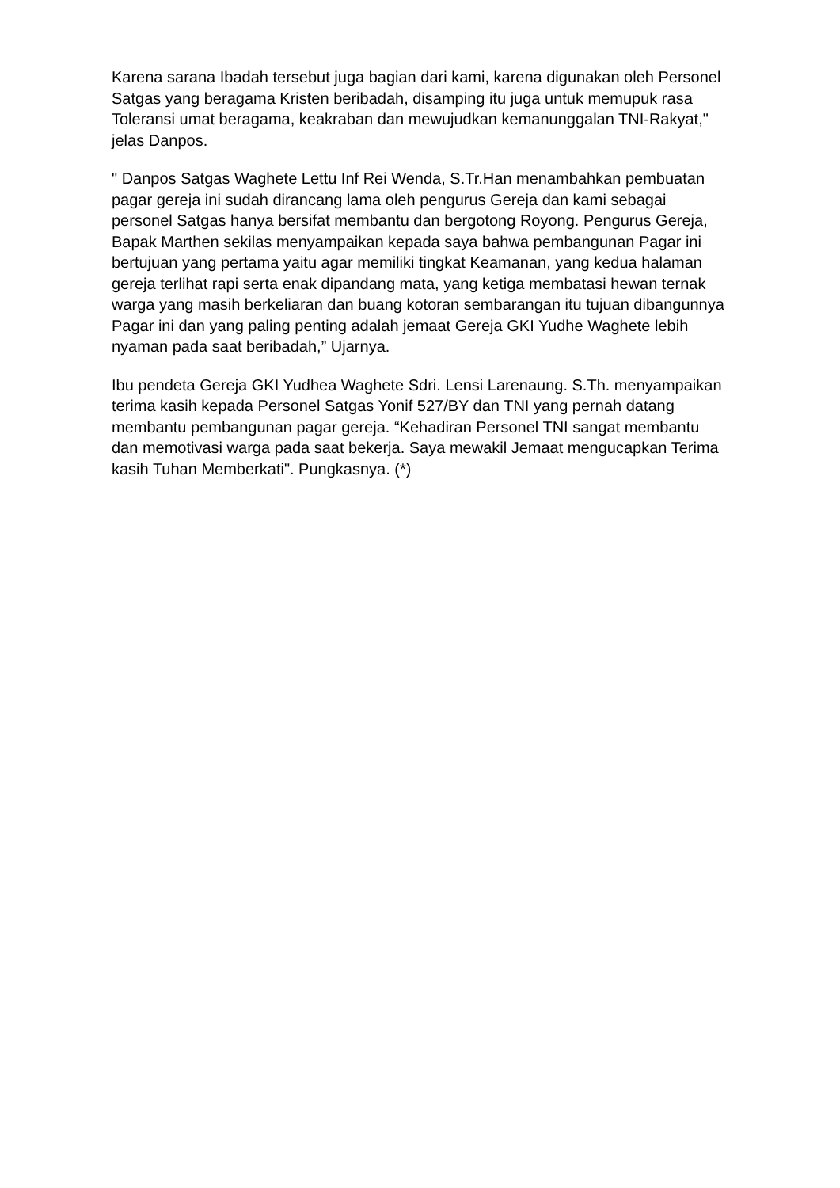Karena sarana Ibadah tersebut juga bagian dari kami, karena digunakan oleh Personel Satgas yang beragama Kristen beribadah, disamping itu juga untuk memupuk rasa Toleransi umat beragama, keakraban dan mewujudkan kemanunggalan TNI-Rakyat," jelas Danpos.
" Danpos Satgas Waghete Lettu Inf Rei Wenda, S.Tr.Han menambahkan pembuatan pagar gereja ini sudah dirancang lama oleh pengurus Gereja dan kami sebagai personel Satgas hanya bersifat membantu dan bergotong Royong. Pengurus Gereja, Bapak Marthen sekilas menyampaikan kepada saya bahwa pembangunan Pagar ini bertujuan yang pertama yaitu agar memiliki tingkat Keamanan, yang kedua halaman gereja terlihat rapi serta enak dipandang mata, yang ketiga membatasi hewan ternak warga yang masih berkeliaran dan buang kotoran sembarangan itu tujuan dibangunnya Pagar ini dan yang paling penting adalah jemaat Gereja GKI Yudhe Waghete lebih nyaman pada saat beribadah,” Ujarnya.
Ibu pendeta Gereja GKI Yudhea Waghete Sdri. Lensi Larenaung. S.Th. menyampaikan terima kasih kepada Personel Satgas Yonif 527/BY dan TNI yang pernah datang membantu pembangunan pagar gereja. “Kehadiran Personel TNI sangat membantu dan memotivasi warga pada saat bekerja. Saya mewakil Jemaat mengucapkan Terima kasih Tuhan Memberkati". Pungkasnya. (*)